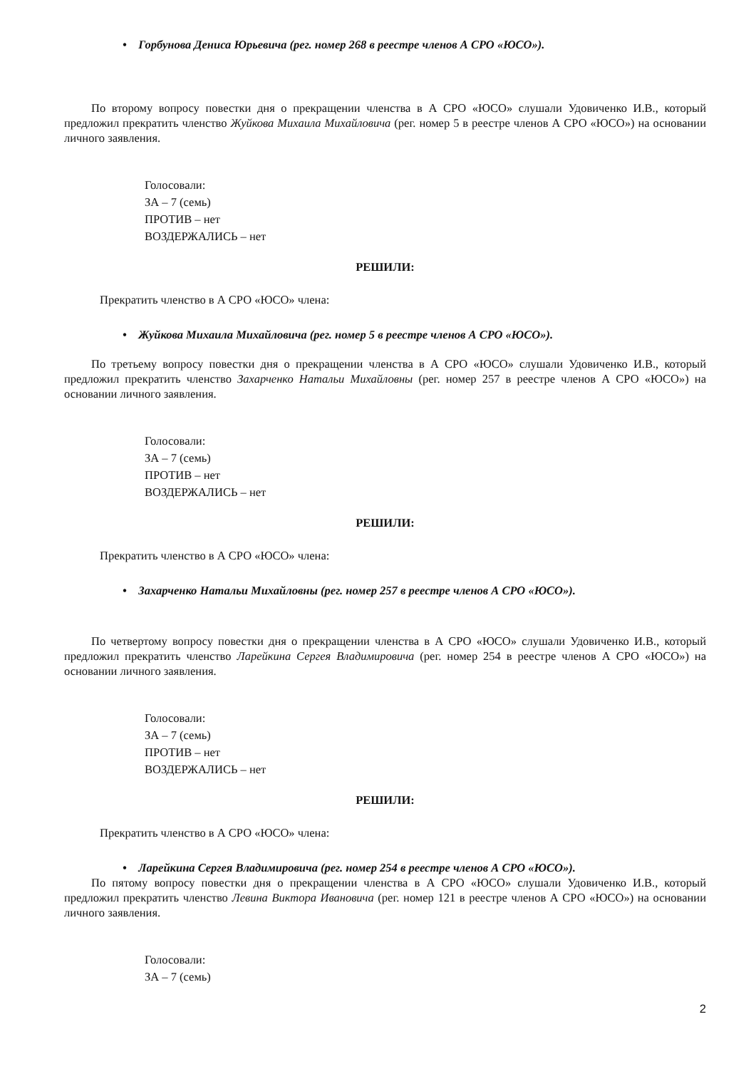• Горбунова Дениса Юрьевича (рег. номер 268 в реестре членов А СРО «ЮСО»).
По второму вопросу повестки дня о прекращении членства в А СРО «ЮСО» слушали Удовиченко И.В., который предложил прекратить членство Жуйкова Михаила Михайловича (рег. номер 5 в реестре членов А СРО «ЮСО») на основании личного заявления.
Голосовали:
ЗА – 7 (семь)
ПРОТИВ – нет
ВОЗДЕРЖАЛИСЬ – нет
РЕШИЛИ:
Прекратить членство в А СРО «ЮСО» члена:
• Жуйкова Михаила Михайловича (рег. номер 5 в реестре членов А СРО «ЮСО»).
По третьему вопросу повестки дня о прекращении членства в А СРО «ЮСО» слушали Удовиченко И.В., который предложил прекратить членство Захарченко Натальи Михайловны (рег. номер 257 в реестре членов А СРО «ЮСО») на основании личного заявления.
Голосовали:
ЗА – 7 (семь)
ПРОТИВ – нет
ВОЗДЕРЖАЛИСЬ – нет
РЕШИЛИ:
Прекратить членство в А СРО «ЮСО» члена:
• Захарченко Натальи Михайловны (рег. номер 257 в реестре членов А СРО «ЮСО»).
По четвертому вопросу повестки дня о прекращении членства в А СРО «ЮСО» слушали Удовиченко И.В., который предложил прекратить членство Ларейкина Сергея Владимировича (рег. номер 254 в реестре членов А СРО «ЮСО») на основании личного заявления.
Голосовали:
ЗА – 7 (семь)
ПРОТИВ – нет
ВОЗДЕРЖАЛИСЬ – нет
РЕШИЛИ:
Прекратить членство в А СРО «ЮСО» члена:
• Ларейкина Сергея Владимировича (рег. номер 254 в реестре членов А СРО «ЮСО»).
По пятому вопросу повестки дня о прекращении членства в А СРО «ЮСО» слушали Удовиченко И.В., который предложил прекратить членство Левина Виктора Ивановича (рег. номер 121 в реестре членов А СРО «ЮСО») на основании личного заявления.
Голосовали:
ЗА – 7 (семь)
2